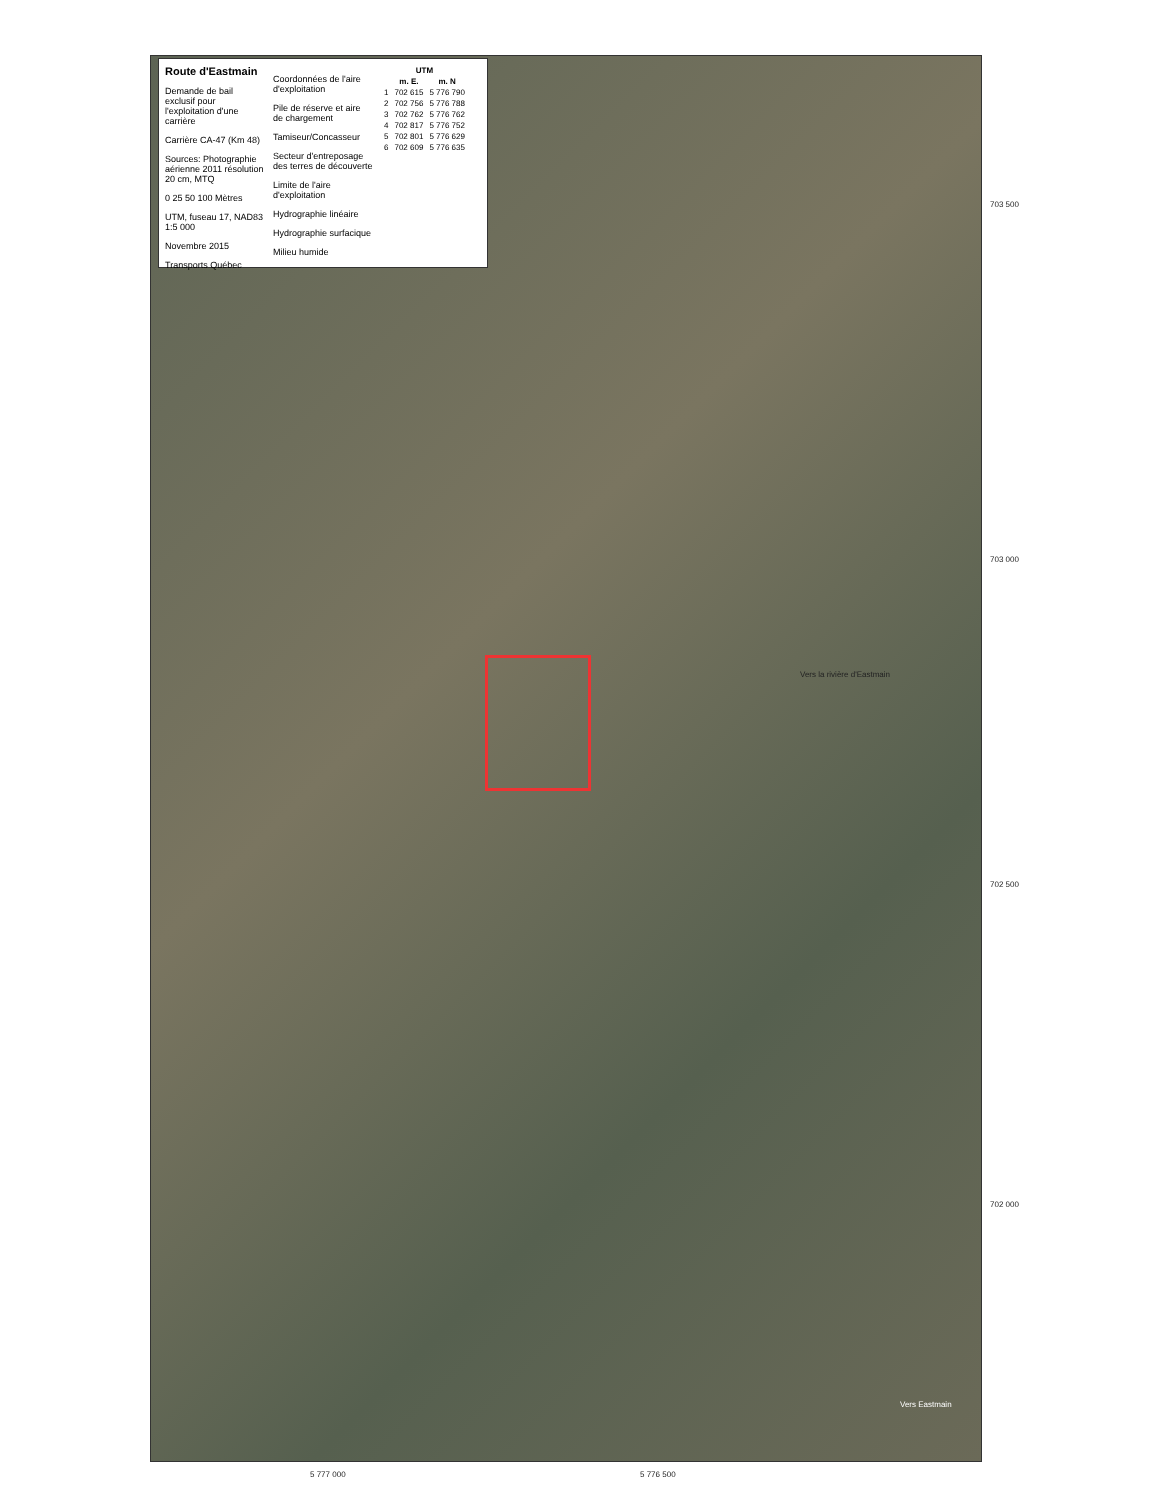Route d'Eastmain
Demande de bail exclusif pour l'exploitation d'une carrière
Carrière CA-47 (Km 48)
Sources: Photographie aérienne 2011 résolution 20 cm, MTQ
0 25 50 100 Mètres
UTM, fuseau 17, NAD83 1:5 000
Novembre 2015
Transports Québec
Coordonnées de l'aire d'exploitation
Pile de réserve et aire de chargement
Tamiseur/Concasseur
Secteur d'entreposage des terres de découverte
Limite de l'aire d'exploitation
Hydrographie linéaire
Hydrographie surfacique
Milieu humide
| UTM | | |
| --- | --- | --- |
| | m. E. | m. N |
| 1 | 702 615 | 5 776 790 |
| 2 | 702 756 | 5 776 788 |
| 3 | 702 762 | 5 776 762 |
| 4 | 702 817 | 5 776 752 |
| 5 | 702 801 | 5 776 629 |
| 6 | 702 609 | 5 776 635 |
Vers la rivière d'Eastmain
Vers Eastmain
703 500
703 000
702 500
702 000
5 777 000 5 776 500